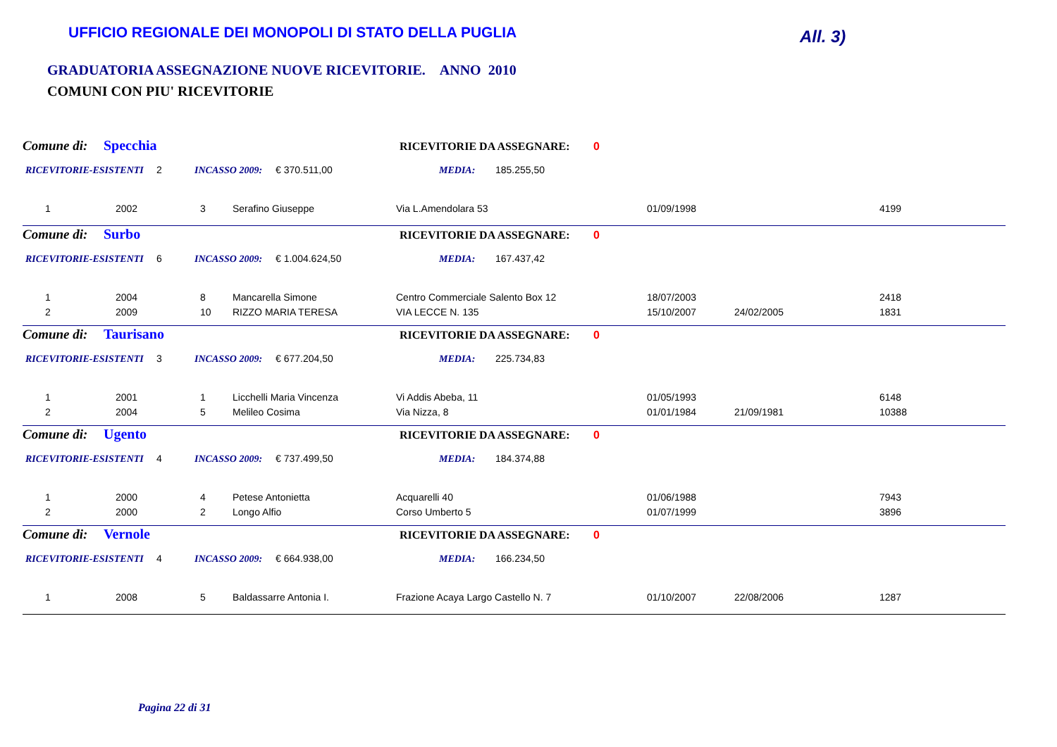UFFICIO REGIONALE DEI MONOPOLI DI STATO DELLA PUGLIA
All. 3)
GRADUATORIA ASSEGNAZIONE NUOVE RICEVITORIE. ANNO 2010
COMUNI CON PIU' RICEVITORIE
Comune di: Specchia RICEVITORIE DA ASSEGNARE: 0
RICEVITORIE-ESISTENTI 2 INCASSO 2009: € 370.511,00 MEDIA: 185.255,50
| 1 | 2002 | 3 | Serafino Giuseppe | Via L.Amendolara 53 | 01/09/1998 | | 4199 |
Comune di: Surbo RICEVITORIE DA ASSEGNARE: 0
RICEVITORIE-ESISTENTI 6 INCASSO 2009: € 1.004.624,50 MEDIA: 167.437,42
| 1 | 2004 | 8 | Mancarella Simone | Centro Commerciale Salento Box 12 | 18/07/2003 | | 2418 |
| 2 | 2009 | 10 | RIZZO MARIA TERESA | VIA LECCE N. 135 | 15/10/2007 | 24/02/2005 | 1831 |
Comune di: Taurisano RICEVITORIE DA ASSEGNARE: 0
RICEVITORIE-ESISTENTI 3 INCASSO 2009: € 677.204,50 MEDIA: 225.734,83
| 1 | 2001 | 1 | Licchelli Maria Vincenza | Vi Addis Abeba, 11 | 01/05/1993 | | 6148 |
| 2 | 2004 | 5 | Melileo Cosima | Via Nizza, 8 | 01/01/1984 | 21/09/1981 | 10388 |
Comune di: Ugento RICEVITORIE DA ASSEGNARE: 0
RICEVITORIE-ESISTENTI 4 INCASSO 2009: € 737.499,50 MEDIA: 184.374,88
| 1 | 2000 | 4 | Petese Antonietta | Acquarelli 40 | 01/06/1988 | | 7943 |
| 2 | 2000 | 2 | Longo Alfio | Corso Umberto 5 | 01/07/1999 | | 3896 |
Comune di: Vernole RICEVITORIE DA ASSEGNARE: 0
RICEVITORIE-ESISTENTI 4 INCASSO 2009: € 664.938,00 MEDIA: 166.234,50
| 1 | 2008 | 5 | Baldassarre Antonia I. | Frazione Acaya Largo Castello N. 7 | 01/10/2007 | 22/08/2006 | 1287 |
Pagina 22 di 31